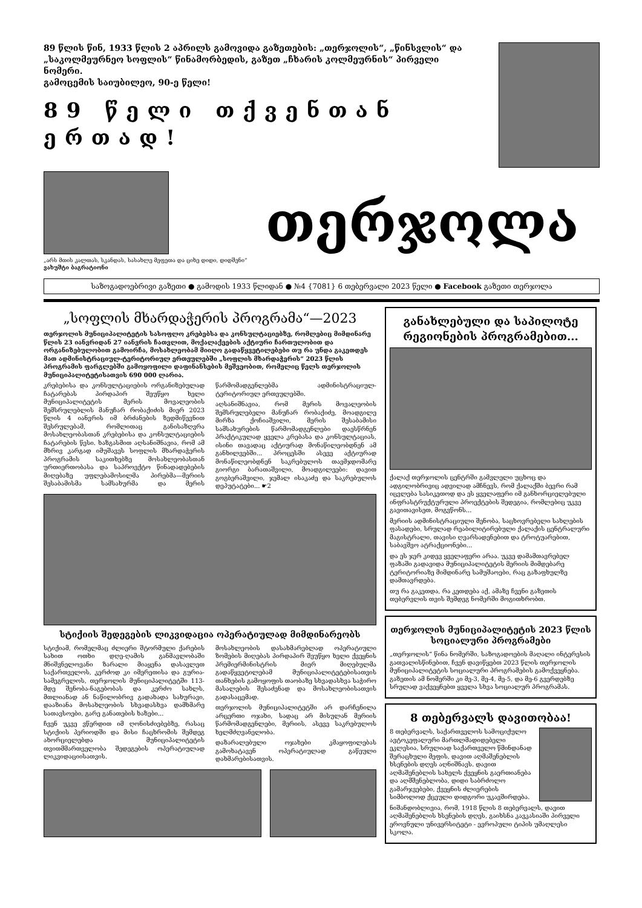89 წლის წინ, 1933 წლის 2 აპრილს გამოვიდა გაზეთების: „თერჯოლის“, „წინსვლის“ და „საკოლმეურნეო სოფლის“ წინამორბედის, გაზეთ „ჩხარის კოლმეურნის“ პირველი ნომერი.
გამოცემის საიუბილეო, 90-ე წელი!
89 წელი თქვენთან ერთად!
„არს მთის კალთას, სკანდას, სასახლე მეფეთა და ციხე დიდი, დიდშენი“
ვახუშტი ბაგრატიონი
თერჯოლა
საზოგადოებრივი გაზეთი ● გამოდის 1933 წლიდან ● №4 {7081} 6 თებერვალი 2023 წელი ● Facebook გაზეთი თერჯოლა
„სოფლის მხარდაჭერის პროგრამა“—2023
თერჯოლის მუნიციპალიტეტის სასოფლო კრებებსა და კონსულტაციებზე, რომლებიც მიმდინარე წლის 23 იანვრიდან 27 იანვრის ჩათვლით, მოქალაქეების აქტიური ჩართულობით და ორგანიზებულობით გამოირჩა, მოსახლეობამ მიიღო გადაწყვეტილებები თუ რა უნდა გაკეთდეს მათ ადმინისტრაციულ-ტერიტორიულ ერთეულებში „სოფლის მხარდაჭერის“ 2023 წლის პროგრამის ფარგლებში გამოყოფილი დაფინანსების მეშვეობით, რომელიც წელს თერჯოლის მუნიციპალიტეტისათვის 690 000 ლარია.
კრებებისა და კონსულტაციების ორგანიზებულად ჩატარებას პირდაპირ შეუწყო ხელი მუნიციპალიტეტის მერის მოვალეობის შემსრულებლის მანუჩარ რობაქიძის მიერ 2023 წლის 4 იანვრის იმ ბრძანების ზედმიწევნით შესრულებამ, რომლითაც განისაზღვრა მოსახლეობასთან კრებებისა და კონსულტაციების ჩატარების წესი. ხაზგასმით აღსანიშნავია, რომ ამ მხრივ კარგად იმუშავეს სოფლის მხარდაჭერის პროგრამის საკითხებზე მოსახლეობასთან ურთიერთობასა და საპროექტო წინადადებების მიღებაზე უფლებამოსილმა პირებმა—მერიის შესაბამისმა სამსახურმა და მერის წარმომადგენლებმა ადმინისტრაციულ-ტერიტორიულ ერთეულებში.
აღსანიშნავია, რომ მერის მოვალეობის შემსრულებელი მანუჩარ რობაქიძე, მოადგილე მირზა ქოჩიაშვილი, მერის შესაბამისი სამსახურების წარმომადგენლები დაესწრნენ პრაქტიკულად ყველა კრებასა და კონსულტაციას, ისინი თავადაც აქტიურად მონაწილეობდნენ ამ განხილვებში... პროცესში ასევე აქტიურად მონაწილეობდნენ საკრებულოს თავმჯდომარე გიორგი ბარათაშვილი, მოადგილეები: დავით გოგბერაშვილი, ჯემალ ისაკაძე და საკრებულოს დეპუტატები... ☛2
სტიქიის შედეგების ლიკვიდაცია ოპერატიულად მიმდინარეობს
სტიქიამ, რომელმაც ძლიერი შტორმული ქარების სახით ოთხი დღე-ღამის განმავლობაში მნიშვნელოვანი ზარალი მიაყენა დასავლეთ საქართველოს, კერძოდ კი იმერეთისა და გურია-სამეგრელოს, თერჯოლის მუნიციპალიტეტში 113-მდე შენობა-ნაგებობას და კერძო სახლს, მთლიანად ან ნაწილობრივ გადახადა სახურავი, დააზიანა მოსახლეობის სხვადასხვა დამხმარე სათავსოები, გარე განათების ხაზები...
ჩვენ უკვე ვწერდით იმ ღონისძიებებზე, რასაც სტიქიის პერიოდში და მისი ჩაცხრომის შემდეგ ახორციელებდა მუნიციპალიტეტის თვითმმართველობა შედეგების ოპერატიულად ლიკვიდაციისათვის.
მოსახლეობის დასახმარებლად ოპერატიული ზომების მიღებას პირდაპირ შეუწყო ხელი ქვეყნის პრემიერმინისტრის მიერ მიღებულმა გადაწყვეტილებამ მუნიციპალიტეტებისათვის თანხების გამოყოფის თაობაზე სხვადასხვა საჭირო მასალების შესაძენად და მოსახლეობისათვის გადასაცემად.
თერჯოლის მუნიციპალიტეტში არ დარჩენილა არცერთი ოჯახი, სადაც არ მისულან მერიის წარმომადგენლები, მერიის, ასევე საკრებულოს ხელმძღვანელობა.
დაზარალებული ოჯახები კმაყოფილებას გამოხატავენ ოპერატიულად გაწეული დახმარებისათვის.
განახლებული და საპილოტე რეგიონების პროგრამებით...
ქალაქ თერჯოლის ცენტრში გამვლელი უცხოც და ადგილობრივიც ადვილად ამჩნევს, რომ ქალაქში ბევრი რამ იცვლება სასიკეთოდ და ეს ყველაფერი იმ განხორციელებული ინფრასტრუქტურული პროექტების შედეგია, რომლებიც უკვე გავითავისეთ, მოგვწონს...
მერიის ადმინისტრაციული შენობა, საცხოვრებელი სახლების ფასადები, სრულად რეაბილიტირებული ქალაქის ცენტრალური მაგისტრალი, თავისი ღვარსადენებით და ტროტუარებით, საბავშვო ატრაქციონები...
და ეს ჯერ კიდევ ყველაფერი არაა. უკვე დამამთავრებელ ფაზაში გადავიდა მუნიციპალიტეტის მერიის მიმდებარე ტერიტორიაზე მიმდინარე სამუშაოები, რაც გაზაფხულზე დამთავრდება.
თუ რა გაკეთდა, რა კეთდება აქ, ამაზე ჩვენი გაზეთის თებერვლის თვის შემდეგ ნომერში მოგითხრობთ.
თერჯოლის მუნიციპალიტეტის 2023 წლის სოციალური პროგრამები
„თერჯოლის“ წინა ნომერში, საზოგადოების მაღალი ინტერესის გათვალისწინებით, ჩვენ დავიწყებთ 2023 წლის თერჯოლის მუნიციპალიტეტის სოციალური პროგრამების გამოქვეყნება. გაზეთის ამ ნომერში კი მე-3, მე-4, მე-5, და მე-6 გვერდებზე სრულად ვაქვეყნებთ ყველა სხვა სოციალურ პროგრამას.
8 თებერვალს დავითობაა!
8 თებერვალს, საქართველოს სამოციქულო ავტოკეფალური მართლმადიდებელი ეკლესია, სრულიად საქართველო წმინდანად შერაცხული მეფის, დავით აღმაშენებლის ხსენების დღეს აღნიშნავს. დავით აღმაშენებლის სახელს ქვეყნის გაერთიანება და აღმშენებლობა, დიდი საბრძოლო გამარჯვებები, ქვეყნის ძლიერების სიმბოლოდ ქცეული დიდგორი უკავშირდება.
ნიშანდობლივია, რომ, 1918 წლის 8 თებერვალს, დავით აღმაშენებლის ხსენების დღეს, გაიხსნა კავკასიაში პირველი ეროვნული უნივერსიტეტი - ევროპული ტიპის უმაღლესი სკოლა.